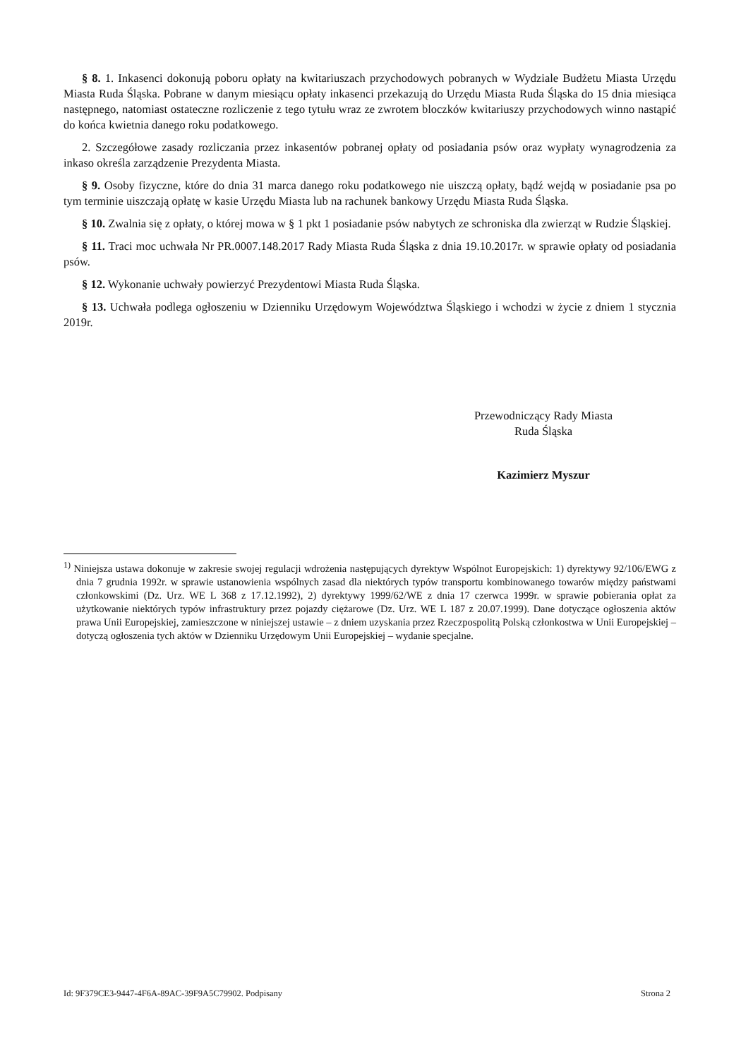§ 8. 1. Inkasenci dokonują poboru opłaty na kwitariuszach przychodowych pobranych w Wydziale Budżetu Miasta Urzędu Miasta Ruda Śląska. Pobrane w danym miesiącu opłaty inkasenci przekazują do Urzędu Miasta Ruda Śląska do 15 dnia miesiąca następnego, natomiast ostateczne rozliczenie z tego tytułu wraz ze zwrotem bloczków kwitariuszy przychodowych winno nastąpić do końca kwietnia danego roku podatkowego.
2. Szczegółowe zasady rozliczania przez inkasentów pobranej opłaty od posiadania psów oraz wypłaty wynagrodzenia za inkaso określa zarządzenie Prezydenta Miasta.
§ 9. Osoby fizyczne, które do dnia 31 marca danego roku podatkowego nie uiszczą opłaty, bądź wejdą w posiadanie psa po tym terminie uiszczają opłatę w kasie Urzędu Miasta lub na rachunek bankowy Urzędu Miasta Ruda Śląska.
§ 10. Zwalnia się z opłaty, o której mowa w § 1 pkt 1 posiadanie psów nabytych ze schroniska dla zwierząt w Rudzie Śląskiej.
§ 11. Traci moc uchwała Nr PR.0007.148.2017 Rady Miasta Ruda Śląska z dnia 19.10.2017r. w sprawie opłaty od posiadania psów.
§ 12. Wykonanie uchwały powierzyć Prezydentowi Miasta Ruda Śląska.
§ 13. Uchwała podlega ogłoszeniu w Dzienniku Urzędowym Województwa Śląskiego i wchodzi w życie z dniem 1 stycznia 2019r.
Przewodniczący Rady Miasta
Ruda Śląska
Kazimierz Myszur
<sup>1)</sup> Niniejsza ustawa dokonuje w zakresie swojej regulacji wdrożenia następujących dyrektyw Wspólnot Europejskich: 1) dyrektywy 92/106/EWG z dnia 7 grudnia 1992r. w sprawie ustanowienia wspólnych zasad dla niektórych typów transportu kombinowanego towarów między państwami członkowskimi (Dz. Urz. WE L 368 z 17.12.1992), 2) dyrektywy 1999/62/WE z dnia 17 czerwca 1999r. w sprawie pobierania opłat za użytkowanie niektórych typów infrastruktury przez pojazdy ciężarowe (Dz. Urz. WE L 187 z 20.07.1999). Dane dotyczące ogłoszenia aktów prawa Unii Europejskiej, zamieszczone w niniejszej ustawie – z dniem uzyskania przez Rzeczpospolitą Polską członkostwa w Unii Europejskiej – dotyczą ogłoszenia tych aktów w Dzienniku Urzędowym Unii Europejskiej – wydanie specjalne.
Id: 9F379CE3-9447-4F6A-89AC-39F9A5C79902. Podpisany Strona 2